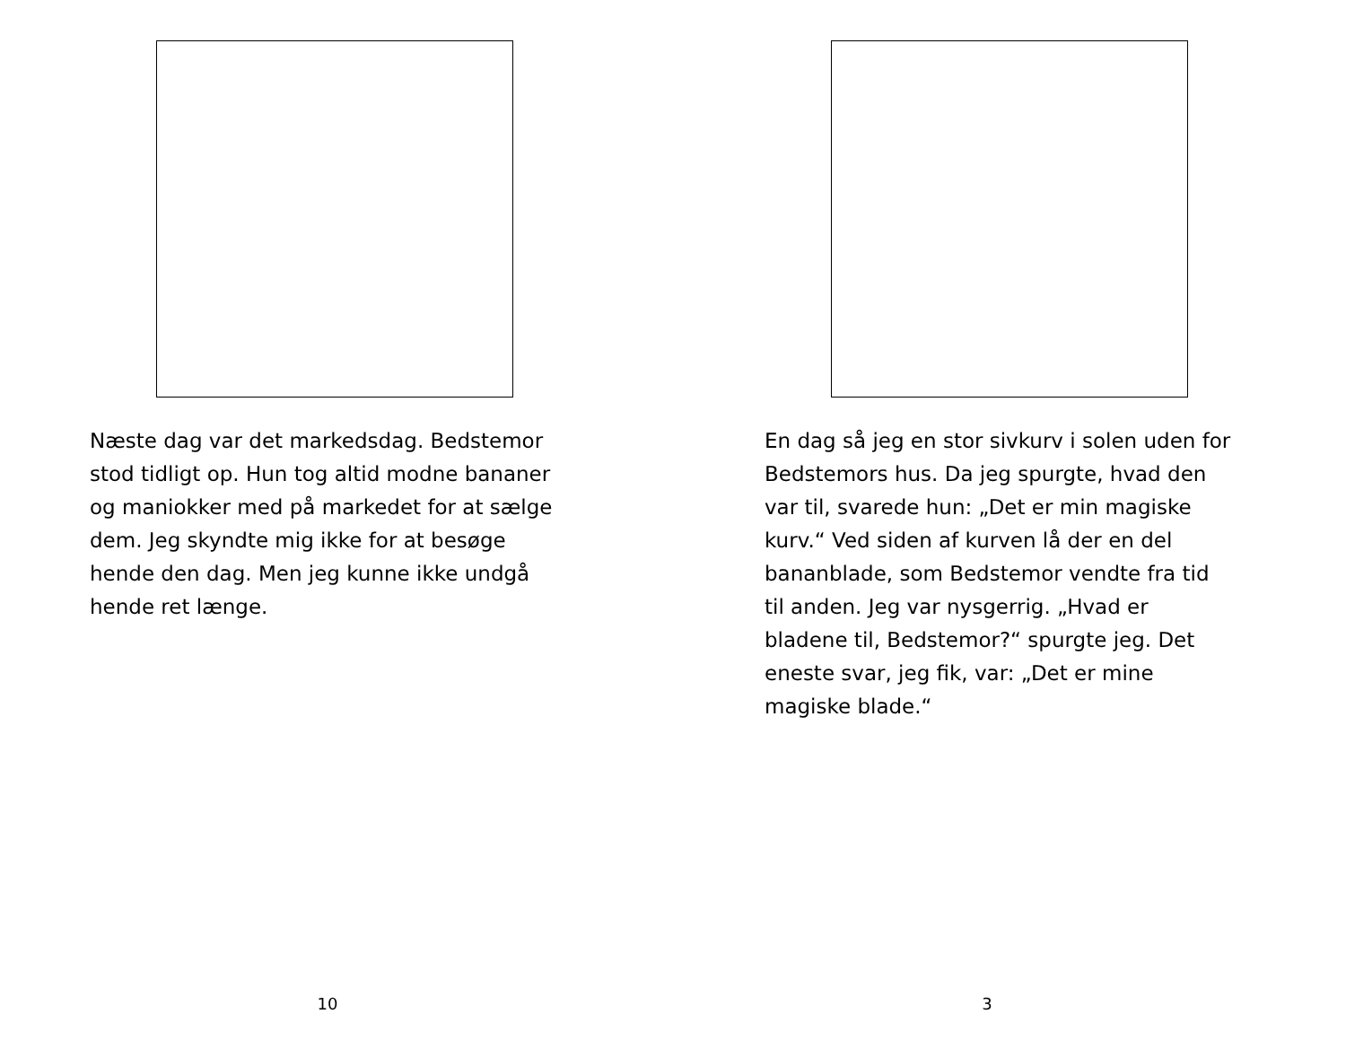Næste dag var det markedsdag. Bedstemor stod tidligt op. Hun tog altid modne bananer og maniokker med på markedet for at sælge dem. Jeg skyndte mig ikke for at besøge hende den dag. Men jeg kunne ikke undgå hende ret længe.
10
En dag så jeg en stor sivkurv i solen uden for Bedstemors hus. Da jeg spurgte, hvad den var til, svarede hun: „Det er min magiske kurv.“ Ved siden af kurven lå der en del bananblade, som Bedstemor vendte fra tid til anden. Jeg var nysgerrig. „Hvad er bladene til, Bedstemor?“ spurgte jeg. Det eneste svar, jeg fik, var: „Det er mine magiske blade.“
3